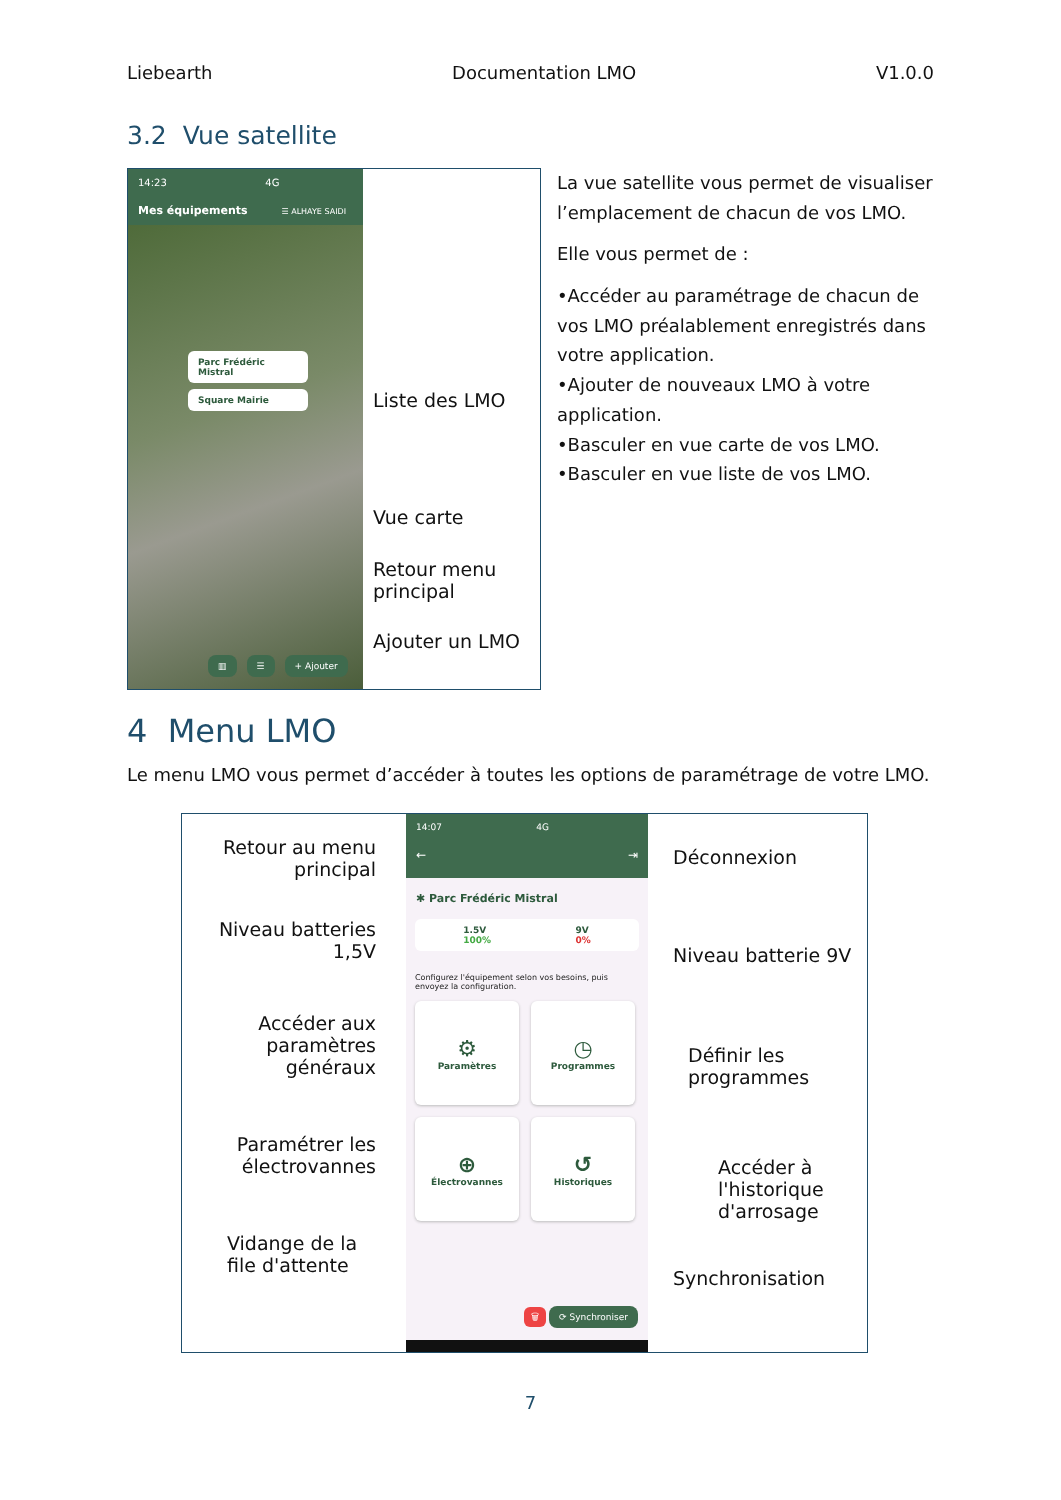Liebearth Documentation LMO V1.0.0
3.2 Vue satellite
14:23 4G
Mes équipements ☰ ALHAYE SAIDI
Parc Frédéric Mistral
Square Mairie
▥ ☰ + Ajouter
Liste des LMO
Vue carte
Retour menu
principal
Ajouter un LMO
La vue satellite vous permet de visualiser l’emplacement de chacun de vos LMO.
Elle vous permet de :
•Accéder au paramétrage de chacun de vos LMO préalablement enregistrés dans votre application.
•Ajouter de nouveaux LMO à votre application.
•Basculer en vue carte de vos LMO.
•Basculer en vue liste de vos LMO.
4 Menu LMO
Le menu LMO vous permet d’accéder à toutes les options de paramétrage de votre LMO.
Retour au menu
principal
Niveau batteries 1,5V
Accéder aux
paramètres
généraux
Paramétrer les
électrovannes
Vidange de la
file d'attente
14:07 4G
← ⇥
✱ Parc Frédéric Mistral
1.5V
100% 9V
0%
Configurez l'équipement selon vos besoins, puis envoyez la configuration.
⚙
Paramètres
◷
Programmes
⊕
Électrovannes
↺
Historiques
🗑 ⟳ Synchroniser
Déconnexion
Niveau batterie 9V
Définir les
programmes
Accéder à
l'historique
d'arrosage
Synchronisation
7